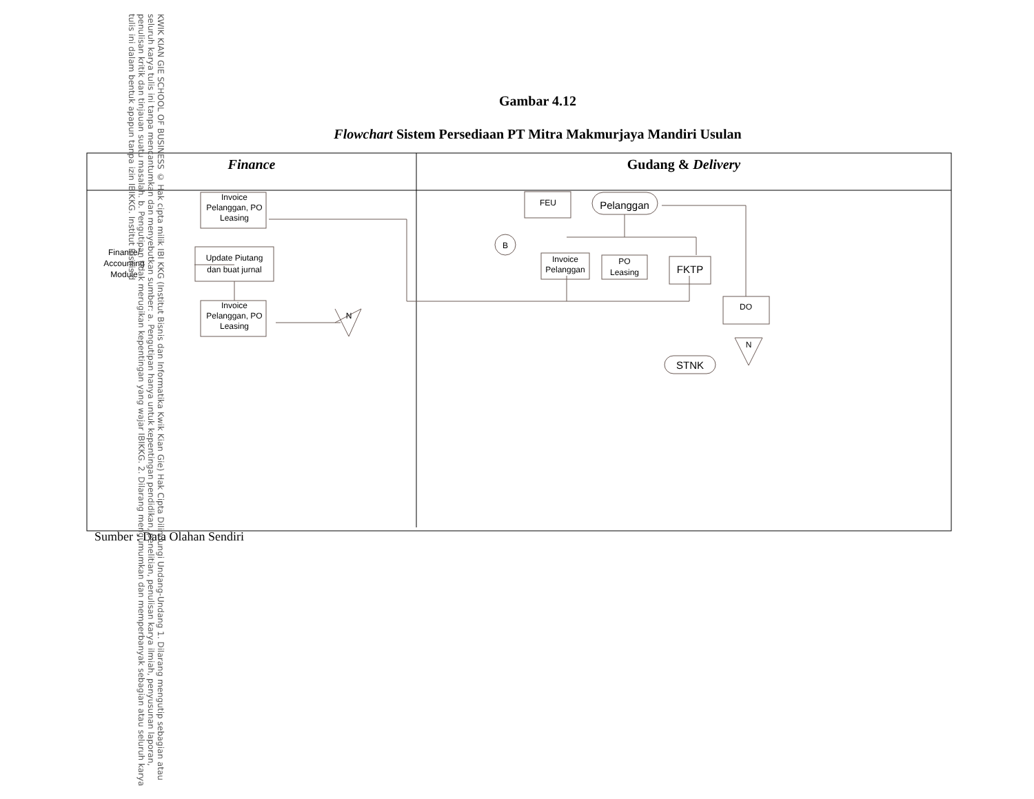Gambar 4.12
Flowchart Sistem Persediaan PT Mitra Makmurjaya Mandiri Usulan
Finance
Gudang & Delivery
Invoice
Pelanggan, PO
Leasing
Update Piutang
dan buat jurnal
Finance/
Accounting
Module
Invoice
Pelanggan, PO
Leasing
N
FEU
Pelanggan
B
Invoice
Pelanggan
PO
Leasing
FKTP
DO
N
STNK
Sumber : Data Olahan Sendiri
KWIK KIAN GIE SCHOOL OF BUSINESS © Hak cipta milik IBI KKG (Institut Bisnis dan Informatika Kwik Kian Gie) Hak Cipta Dilindungi Undang-Undang 1. Dilarang mengutip sebagian atau seluruh karya tulis ini tanpa mencantumkan dan menyebutkan sumber: a. Pengutipan hanya untuk kepentingan pendidikan, penelitian, penulisan karya ilmiah, penyusunan laporan, penulisan kritik dan tinjauan suatu masalah. b. Pengutipan tidak merugikan kepentingan yang wajar IBIKKG. 2. Dilarang mengumumkan dan memperbanyak sebagian atau seluruh karya tulis ini dalam bentuk apapun tanpa izin IBIKKG. Institut Bisnis d